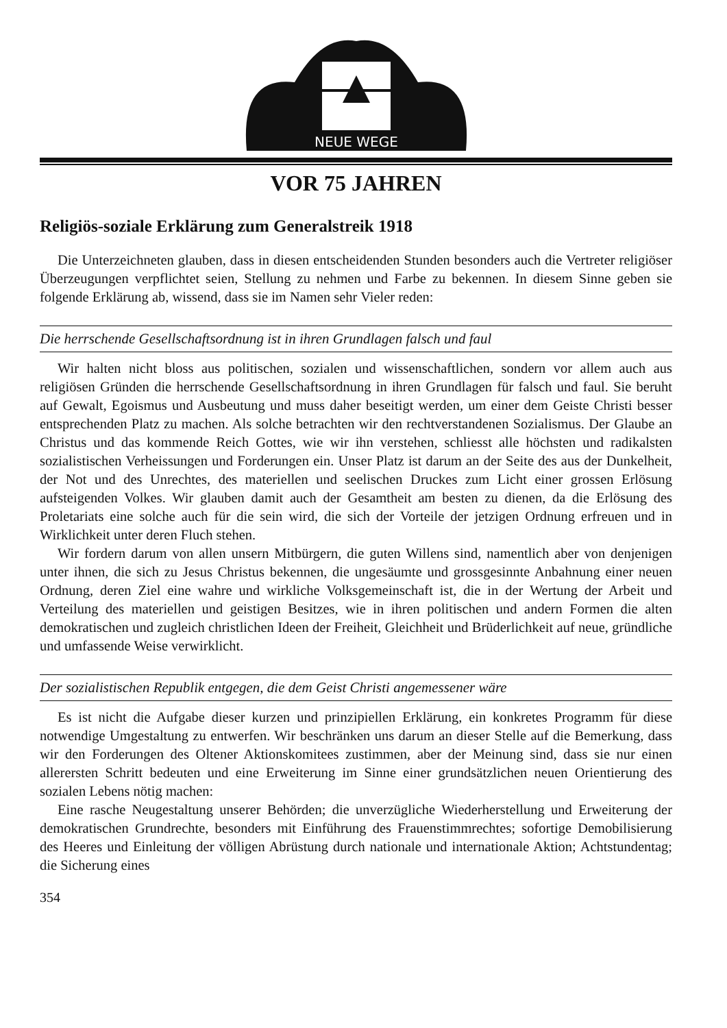NEUE WEGE
VOR 75 JAHREN
Religiös-soziale Erklärung zum Generalstreik 1918
Die Unterzeichneten glauben, dass in diesen entscheidenden Stunden besonders auch die Vertreter religiöser Überzeugungen verpflichtet seien, Stellung zu nehmen und Farbe zu bekennen. In diesem Sinne geben sie folgende Erklärung ab, wissend, dass sie im Namen sehr Vieler reden:
Die herrschende Gesellschaftsordnung ist in ihren Grundlagen falsch und faul
Wir halten nicht bloss aus politischen, sozialen und wissenschaftlichen, sondern vor allem auch aus religiösen Gründen die herrschende Gesellschaftsordnung in ihren Grundlagen für falsch und faul. Sie beruht auf Gewalt, Egoismus und Ausbeutung und muss daher beseitigt werden, um einer dem Geiste Christi besser entsprechenden Platz zu machen. Als solche betrachten wir den rechtverstandenen Sozialismus. Der Glaube an Christus und das kommende Reich Gottes, wie wir ihn verstehen, schliesst alle höchsten und radikalsten sozialistischen Verheissungen und Forderungen ein. Unser Platz ist darum an der Seite des aus der Dunkelheit, der Not und des Unrechtes, des materiellen und seelischen Druckes zum Licht einer grossen Erlösung aufsteigenden Volkes. Wir glauben damit auch der Gesamtheit am besten zu dienen, da die Erlösung des Proletariats eine solche auch für die sein wird, die sich der Vorteile der jetzigen Ordnung erfreuen und in Wirklichkeit unter deren Fluch stehen.
Wir fordern darum von allen unsern Mitbürgern, die guten Willens sind, namentlich aber von denjenigen unter ihnen, die sich zu Jesus Christus bekennen, die ungesäumte und grossgesinnte Anbahnung einer neuen Ordnung, deren Ziel eine wahre und wirkliche Volksgemeinschaft ist, die in der Wertung der Arbeit und Verteilung des materiellen und geistigen Besitzes, wie in ihren politischen und andern Formen die alten demokratischen und zugleich christlichen Ideen der Freiheit, Gleichheit und Brüderlichkeit auf neue, gründliche und umfassende Weise verwirklicht.
Der sozialistischen Republik entgegen, die dem Geist Christi angemessener wäre
Es ist nicht die Aufgabe dieser kurzen und prinzipiellen Erklärung, ein konkretes Programm für diese notwendige Umgestaltung zu entwerfen. Wir beschränken uns darum an dieser Stelle auf die Bemerkung, dass wir den Forderungen des Oltener Aktionskomitees zustimmen, aber der Meinung sind, dass sie nur einen allerersten Schritt bedeuten und eine Erweiterung im Sinne einer grundsätzlichen neuen Orientierung des sozialen Lebens nötig machen:
Eine rasche Neugestaltung unserer Behörden; die unverzügliche Wiederherstellung und Erweiterung der demokratischen Grundrechte, besonders mit Einführung des Frauenstimmrechtes; sofortige Demobilisierung des Heeres und Einleitung der völligen Abrüstung durch nationale und internationale Aktion; Achtstundentag; die Sicherung eines
354